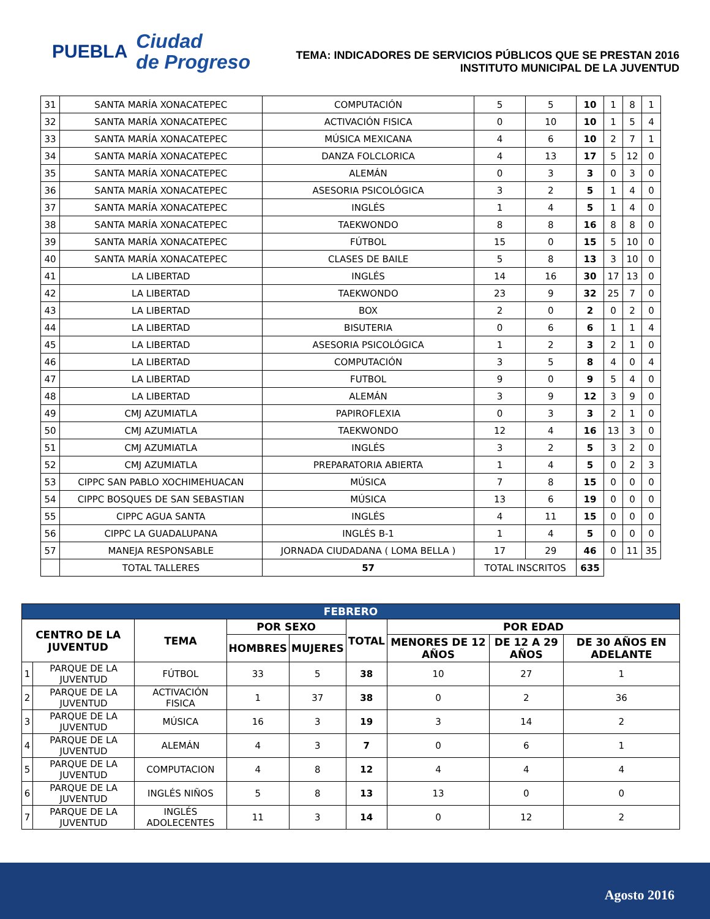PUEBLA
Ciudad
de Progreso
TEMA: INDICADORES DE SERVICIOS PÚBLICOS QUE SE PRESTAN 2016
INSTITUTO MUNICIPAL DE LA JUVENTUD
| 31 | SANTA MARÍA XONACATEPEC | COMPUTACIÓN | 5 | 5 | 10 | 1 | 8 | 1 |
| 32 | SANTA MARÍA XONACATEPEC | ACTIVACIÓN FISICA | 0 | 10 | 10 | 1 | 5 | 4 |
| 33 | SANTA MARÍA XONACATEPEC | MÚSICA MEXICANA | 4 | 6 | 10 | 2 | 7 | 1 |
| 34 | SANTA MARÍA XONACATEPEC | DANZA FOLCLORICA | 4 | 13 | 17 | 5 | 12 | 0 |
| 35 | SANTA MARÍA XONACATEPEC | ALEMÁN | 0 | 3 | 3 | 0 | 3 | 0 |
| 36 | SANTA MARÍA XONACATEPEC | ASESORIA PSICOLÓGICA | 3 | 2 | 5 | 1 | 4 | 0 |
| 37 | SANTA MARÍA XONACATEPEC | INGLÉS | 1 | 4 | 5 | 1 | 4 | 0 |
| 38 | SANTA MARÍA XONACATEPEC | TAEKWONDO | 8 | 8 | 16 | 8 | 8 | 0 |
| 39 | SANTA MARÍA XONACATEPEC | FÚTBOL | 15 | 0 | 15 | 5 | 10 | 0 |
| 40 | SANTA MARÍA XONACATEPEC | CLASES DE BAILE | 5 | 8 | 13 | 3 | 10 | 0 |
| 41 | LA LIBERTAD | INGLÉS | 14 | 16 | 30 | 17 | 13 | 0 |
| 42 | LA LIBERTAD | TAEKWONDO | 23 | 9 | 32 | 25 | 7 | 0 |
| 43 | LA LIBERTAD | BOX | 2 | 0 | 2 | 0 | 2 | 0 |
| 44 | LA LIBERTAD | BISUTERIA | 0 | 6 | 6 | 1 | 1 | 4 |
| 45 | LA LIBERTAD | ASESORIA PSICOLÓGICA | 1 | 2 | 3 | 2 | 1 | 0 |
| 46 | LA LIBERTAD | COMPUTACIÓN | 3 | 5 | 8 | 4 | 0 | 4 |
| 47 | LA LIBERTAD | FUTBOL | 9 | 0 | 9 | 5 | 4 | 0 |
| 48 | LA LIBERTAD | ALEMÁN | 3 | 9 | 12 | 3 | 9 | 0 |
| 49 | CMJ AZUMIATLA | PAPIROFLEXIA | 0 | 3 | 3 | 2 | 1 | 0 |
| 50 | CMJ AZUMIATLA | TAEKWONDO | 12 | 4 | 16 | 13 | 3 | 0 |
| 51 | CMJ AZUMIATLA | INGLÉS | 3 | 2 | 5 | 3 | 2 | 0 |
| 52 | CMJ AZUMIATLA | PREPARATORIA ABIERTA | 1 | 4 | 5 | 0 | 2 | 3 |
| 53 | CIPPC SAN PABLO XOCHIMEHUACAN | MÚSICA | 7 | 8 | 15 | 0 | 0 | 0 |
| 54 | CIPPC BOSQUES DE SAN SEBASTIAN | MÚSICA | 13 | 6 | 19 | 0 | 0 | 0 |
| 55 | CIPPC AGUA SANTA | INGLÉS | 4 | 11 | 15 | 0 | 0 | 0 |
| 56 | CIPPC LA GUADALUPANA | INGLÉS B-1 | 1 | 4 | 5 | 0 | 0 | 0 |
| 57 | MANEJA RESPONSABLE | JORNADA CIUDADANA ( LOMA BELLA ) | 17 | 29 | 46 | 0 | 11 | 35 |
| | TOTAL TALLERES | 57 | TOTAL INSCRITOS | | 635 | | | |
| FEBRERO | | | | | | | | |
| --- | --- | --- | --- | --- | --- | --- | --- | --- |
| CENTRO DE LA JUVENTUD | | TEMA | POR SEXO | | TOTAL | POR EDAD | | |
| | | | HOMBRES | MUJERES | | MENORES DE 12 AÑOS | DE 12 A 29 AÑOS | DE 30 AÑOS EN ADELANTE |
| 1 | PARQUE DE LA JUVENTUD | FÚTBOL | 33 | 5 | 38 | 10 | 27 | 1 |
| 2 | PARQUE DE LA JUVENTUD | ACTIVACIÓN FISICA | 1 | 37 | 38 | 0 | 2 | 36 |
| 3 | PARQUE DE LA JUVENTUD | MÚSICA | 16 | 3 | 19 | 3 | 14 | 2 |
| 4 | PARQUE DE LA JUVENTUD | ALEMÁN | 4 | 3 | 7 | 0 | 6 | 1 |
| 5 | PARQUE DE LA JUVENTUD | COMPUTACION | 4 | 8 | 12 | 4 | 4 | 4 |
| 6 | PARQUE DE LA JUVENTUD | INGLÉS NIÑOS | 5 | 8 | 13 | 13 | 0 | 0 |
| 7 | PARQUE DE LA JUVENTUD | INGLÉS ADOLECENTES | 11 | 3 | 14 | 0 | 12 | 2 |
Agosto 2016